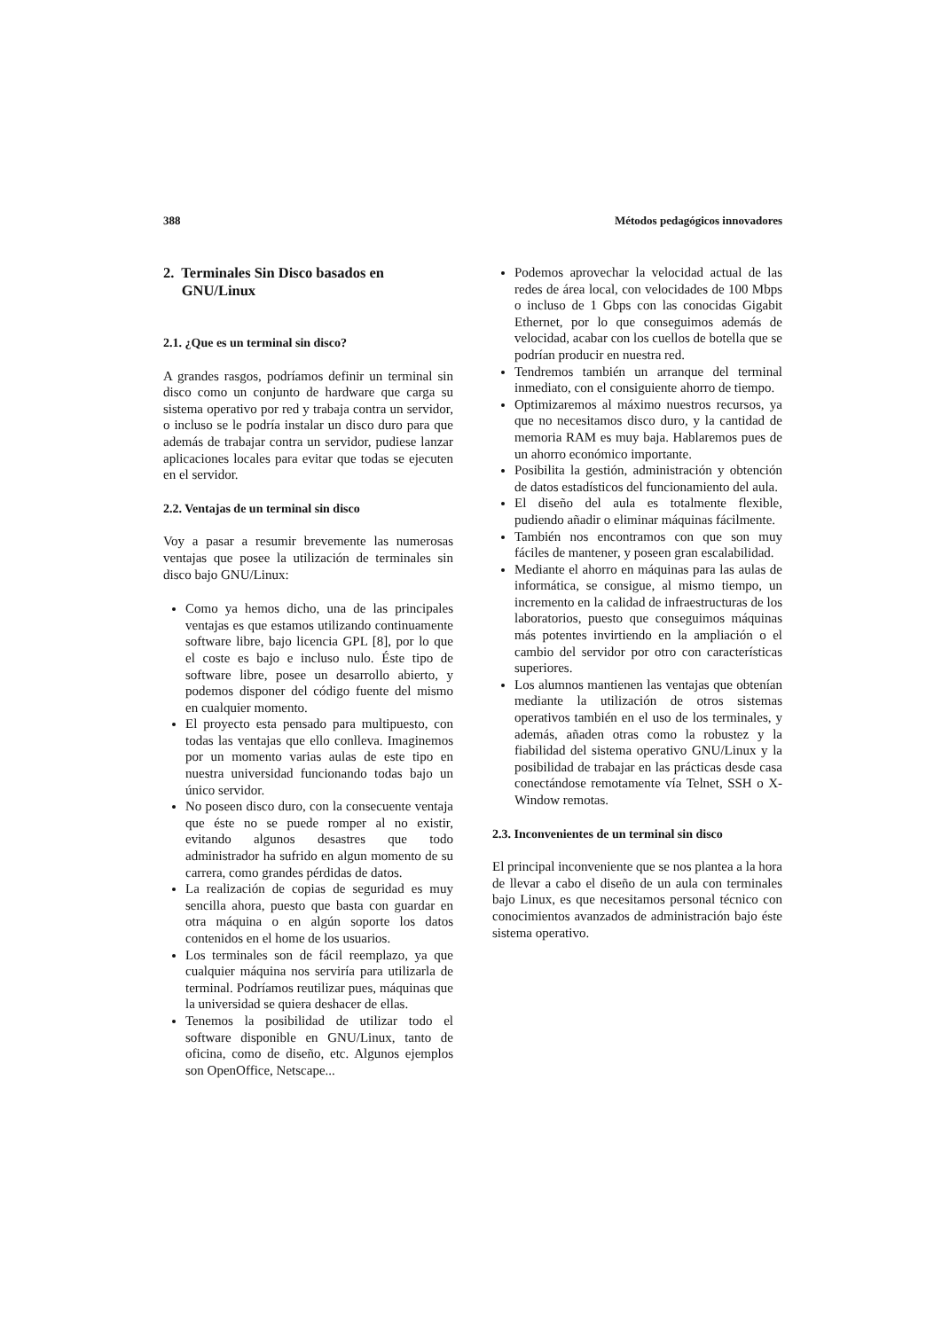388 Métodos pedagógicos innovadores
2. Terminales Sin Disco basados en
GNU/Linux
2.1. ¿Que es un terminal sin disco?
A grandes rasgos, podríamos definir un terminal sin disco como un conjunto de hardware que carga su sistema operativo por red y trabaja contra un servidor, o incluso se le podría instalar un disco duro para que además de trabajar contra un servidor, pudiese lanzar aplicaciones locales para evitar que todas se ejecuten en el servidor.
2.2. Ventajas de un terminal sin disco
Voy a pasar a resumir brevemente las numerosas ventajas que posee la utilización de terminales sin disco bajo GNU/Linux:
Como ya hemos dicho, una de las principales ventajas es que estamos utilizando continuamente software libre, bajo licencia GPL [8], por lo que el coste es bajo e incluso nulo. Éste tipo de software libre, posee un desarrollo abierto, y podemos disponer del código fuente del mismo en cualquier momento.
El proyecto esta pensado para multipuesto, con todas las ventajas que ello conlleva. Imaginemos por un momento varias aulas de este tipo en nuestra universidad funcionando todas bajo un único servidor.
No poseen disco duro, con la consecuente ventaja que éste no se puede romper al no existir, evitando algunos desastres que todo administrador ha sufrido en algun momento de su carrera, como grandes pérdidas de datos.
La realización de copias de seguridad es muy sencilla ahora, puesto que basta con guardar en otra máquina o en algún soporte los datos contenidos en el home de los usuarios.
Los terminales son de fácil reemplazo, ya que cualquier máquina nos serviría para utilizarla de terminal. Podríamos reutilizar pues, máquinas que la universidad se quiera deshacer de ellas.
Tenemos la posibilidad de utilizar todo el software disponible en GNU/Linux, tanto de oficina, como de diseño, etc. Algunos ejemplos son OpenOffice, Netscape...
Podemos aprovechar la velocidad actual de las redes de área local, con velocidades de 100 Mbps o incluso de 1 Gbps con las conocidas Gigabit Ethernet, por lo que conseguimos además de velocidad, acabar con los cuellos de botella que se podrían producir en nuestra red.
Tendremos también un arranque del terminal inmediato, con el consiguiente ahorro de tiempo.
Optimizaremos al máximo nuestros recursos, ya que no necesitamos disco duro, y la cantidad de memoria RAM es muy baja. Hablaremos pues de un ahorro económico importante.
Posibilita la gestión, administración y obtención de datos estadísticos del funcionamiento del aula.
El diseño del aula es totalmente flexible, pudiendo añadir o eliminar máquinas fácilmente.
También nos encontramos con que son muy fáciles de mantener, y poseen gran escalabilidad.
Mediante el ahorro en máquinas para las aulas de informática, se consigue, al mismo tiempo, un incremento en la calidad de infraestructuras de los laboratorios, puesto que conseguimos máquinas más potentes invirtiendo en la ampliación o el cambio del servidor por otro con características superiores.
Los alumnos mantienen las ventajas que obtenían mediante la utilización de otros sistemas operativos también en el uso de los terminales, y además, añaden otras como la robustez y la fiabilidad del sistema operativo GNU/Linux y la posibilidad de trabajar en las prácticas desde casa conectándose remotamente vía Telnet, SSH o X-Window remotas.
2.3. Inconvenientes de un terminal sin disco
El principal inconveniente que se nos plantea a la hora de llevar a cabo el diseño de un aula con terminales bajo Linux, es que necesitamos personal técnico con conocimientos avanzados de administración bajo éste sistema operativo.